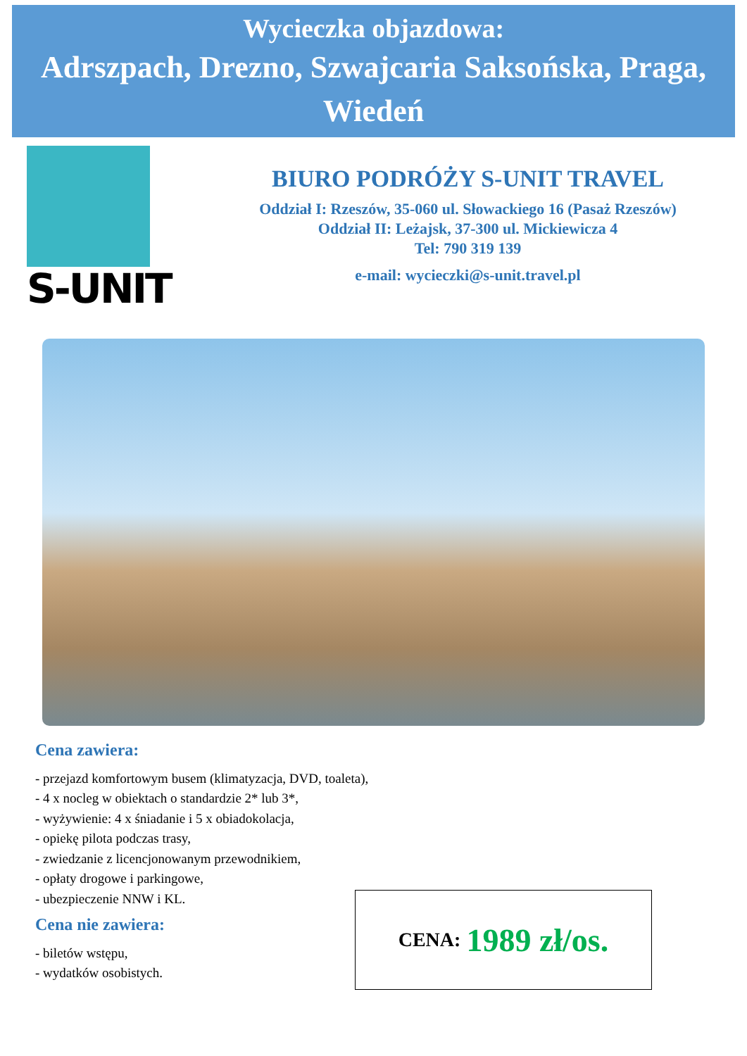Wycieczka objazdowa:
Adrszpach, Drezno, Szwajcaria Saksońska, Praga, Wiedeń
S-UNIT
BIURO PODRÓŻY S-UNIT TRAVEL
Oddział I: Rzeszów, 35-060 ul. Słowackiego 16 (Pasaż Rzeszów)
Oddział II: Leżajsk, 37-300 ul. Mickiewicza 4
Tel: 790 319 139
e-mail: wycieczki@s-unit.travel.pl
Cena zawiera:
- przejazd komfortowym busem (klimatyzacja, DVD, toaleta),
- 4 x nocleg w obiektach o standardzie 2* lub 3*,
- wyżywienie: 4 x śniadanie i 5 x obiadokolacja,
- opiekę pilota podczas trasy,
- zwiedzanie z licencjonowanym przewodnikiem,
- opłaty drogowe i parkingowe,
- ubezpieczenie NNW i KL.
Cena nie zawiera:
- biletów wstępu,
- wydatków osobistych.
CENA: 1989 zł/os.